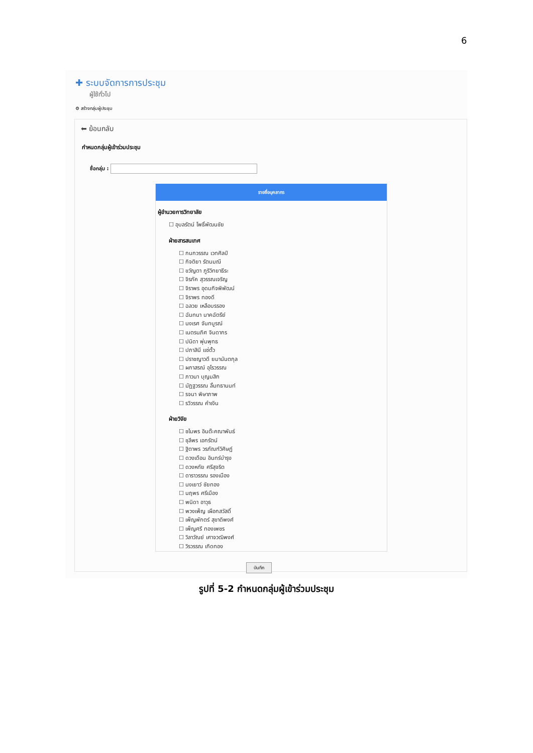6
✚ ระบบจัดการการประชุม
ผู้ใช้ทั่วไป
⚙ สร้างกลุ่มผู้ประชุม
⬅ ย้อนกลับ
กำหนดกลุ่มผู้เข้าร่วมประชุม
ชื่อกลุ่ม :
รายชื่อบุคลากร
ผู้อำนวยการวิทยาลัย
☐ อุบลรัตน์ โพธิ์พัฒนชัย
ฝ่ายสารสนเทศ
☐ กนกวรรณ เวทศิลป์
☐ กิจติยา รัตนมณี
☐ ขวัญตา ภูริวิทยาธีระ
☐ จิรภัค สุวรรณเจริญ
☐ จิราพร อุดมกิจพิพัฒน์
☐ จิราพร ทองดี
☐ ฉลวย เหลือบรรอง
☐ ฉันทนา นาคฉัตรีย์
☐ นงเรศ จันทบูรณ์
☐ เนตรนภิศ จินดากร
☐ ปนิดา พุ่มพุทธ
☐ ปภาสินี แซ่ตั้ว
☐ ปราชญาวดี ยมานันตกุล
☐ ผกาสรณ์ อุไรวรรณ
☐ ภาวนา บุญมสิก
☐ มัฏฐวรรณ ลิ้มทธานนท์
☐ รจนา พิษาภาพ
☐ รวิวรรณ คำเงิน
ฝ่ายวิจัย
☐ ชไมพร อินต๊ะคณาพันธ์
☐ ชุลีพร เอกรัตน์
☐ ฐิตาพร วรภัณฑ์วิศิษฏ์
☐ ดวงเดือน อินทร์บำรุง
☐ ดวงหทัย ศรีสุจริต
☐ ดาราวรรณ รองเมือง
☐ นงเยาว์ ชัยทอง
☐ นฤพร ศรีเมือง
☐ พนิดา อาวุธ
☐ พวงเพ็ญ เผือกสวัสดิ์
☐ เพ็ญพักตร์ สุขาดิพงศ์
☐ เพ็ญศรี ทองเพชร
☐ วิลาวัณย์ เศาจวฒิพงศ์
☐ วิรวรรณ เกิดทอง
บันทึก
รูปที่ 5-2 กำหนดกลุ่มผู้เข้าร่วมประชุม